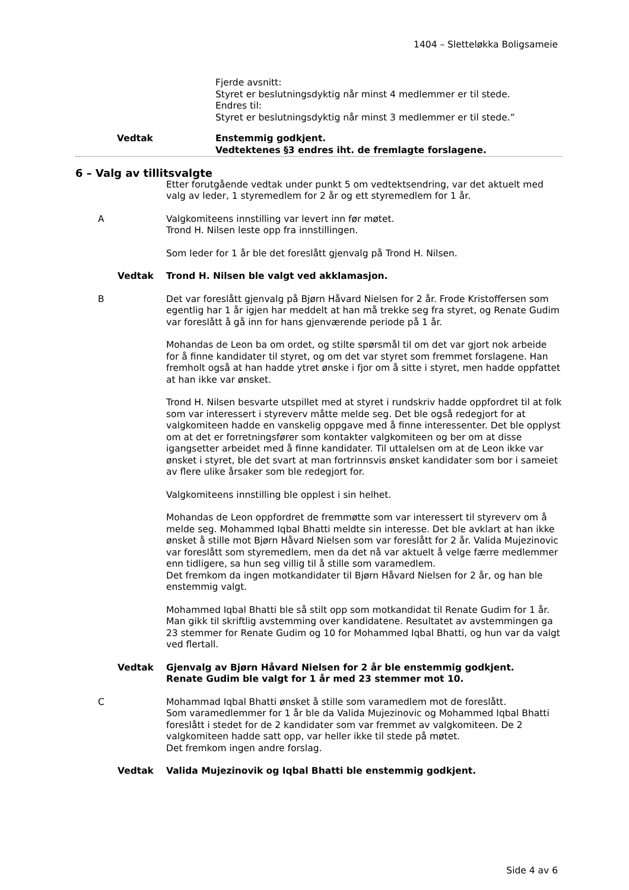1404 – Sletteløkka Boligsameie
Fjerde avsnitt:
Styret er beslutningsdyktig når minst 4 medlemmer er til stede.
Endres til:
Styret er beslutningsdyktig når minst 3 medlemmer er til stede.”
Vedtak Enstemmig godkjent.
Vedtektenes §3 endres iht. de fremlagte forslagene.
6 – Valg av tillitsvalgte
Etter forutgående vedtak under punkt 5 om vedtektsendring, var det aktuelt med valg av leder, 1 styremedlem for 2 år og ett styremedlem for 1 år.
A Valgkomiteens innstilling var levert inn før møtet.
Trond H. Nilsen leste opp fra innstillingen.
Som leder for 1 år ble det foreslått gjenvalg på Trond H. Nilsen.
Vedtak Trond H. Nilsen ble valgt ved akklamasjon.
B Det var foreslått gjenvalg på Bjørn Håvard Nielsen for 2 år. Frode Kristoffersen som egentlig har 1 år igjen har meddelt at han må trekke seg fra styret, og Renate Gudim var foreslått å gå inn for hans gjenværende periode på 1 år.
Mohandas de Leon ba om ordet, og stilte spørsmål til om det var gjort nok arbeide for å finne kandidater til styret, og om det var styret som fremmet forslagene. Han fremholt også at han hadde ytret ønske i fjor om å sitte i styret, men hadde oppfattet at han ikke var ønsket.
Trond H. Nilsen besvarte utspillet med at styret i rundskriv hadde oppfordret til at folk som var interessert i styreverv måtte melde seg. Det ble også redegjort for at valgkomiteen hadde en vanskelig oppgave med å finne interessenter. Det ble opplyst om at det er forretningsfører som kontakter valgkomiteen og ber om at disse igangsetter arbeidet med å finne kandidater. Til uttalelsen om at de Leon ikke var ønsket i styret, ble det svart at man fortrinnsvis ønsket kandidater som bor i sameiet av flere ulike årsaker som ble redegjort for.
Valgkomiteens innstilling ble opplest i sin helhet.
Mohandas de Leon oppfordret de fremmøtte som var interessert til styreverv om å melde seg. Mohammed Iqbal Bhatti meldte sin interesse. Det ble avklart at han ikke ønsket å stille mot Bjørn Håvard Nielsen som var foreslått for 2 år. Valida Mujezinovic var foreslått som styremedlem, men da det nå var aktuelt å velge færre medlemmer enn tidligere, sa hun seg villig til å stille som varamedlem.
Det fremkom da ingen motkandidater til Bjørn Håvard Nielsen for 2 år, og han ble enstemmig valgt.
Mohammed Iqbal Bhatti ble så stilt opp som motkandidat til Renate Gudim for 1 år. Man gikk til skriftlig avstemming over kandidatene. Resultatet av avstemmingen ga 23 stemmer for Renate Gudim og 10 for Mohammed Iqbal Bhatti, og hun var da valgt ved flertall.
Vedtak Gjenvalg av Bjørn Håvard Nielsen for 2 år ble enstemmig godkjent.
Renate Gudim ble valgt for 1 år med 23 stemmer mot 10.
C Mohammad Iqbal Bhatti ønsket å stille som varamedlem mot de foreslått.
Som varamedlemmer for 1 år ble da Valida Mujezinovic og Mohammed Iqbal Bhatti foreslått i stedet for de 2 kandidater som var fremmet av valgkomiteen. De 2 valgkomiteen hadde satt opp, var heller ikke til stede på møtet.
Det fremkom ingen andre forslag.
Vedtak Valida Mujezinovik og Iqbal Bhatti ble enstemmig godkjent.
Side 4 av 6